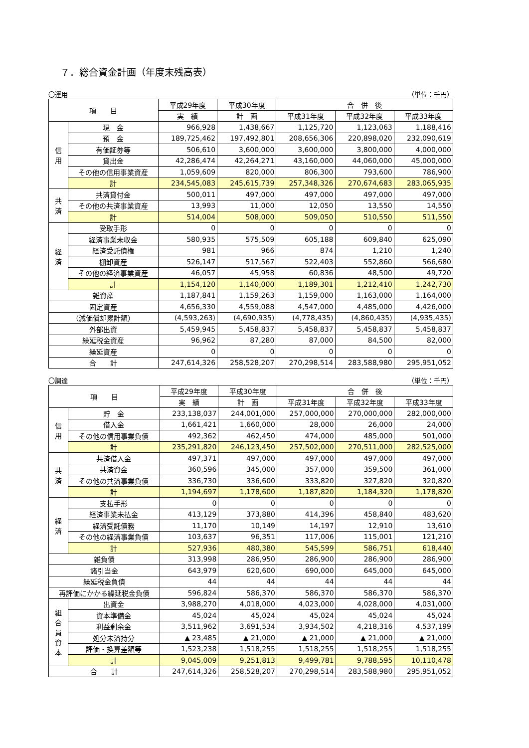７．総合資金計画（年度末残高表）
〇運用 （単位：千円）
| 項 目 | | 平成29年度 | 平成30年度 | 合 併 後 | | |
| --- | --- | --- | --- | --- | --- | --- |
| | | 実 績 | 計 画 | 平成31年度 | 平成32年度 | 平成33年度 |
| 信 用 | 現 金 | 966,928 | 1,438,667 | 1,125,720 | 1,123,063 | 1,188,416 |
| | 預 金 | 189,725,462 | 197,492,801 | 208,656,306 | 220,898,020 | 232,090,619 |
| | 有価証券等 | 506,610 | 3,600,000 | 3,600,000 | 3,800,000 | 4,000,000 |
| | 貸出金 | 42,286,474 | 42,264,271 | 43,160,000 | 44,060,000 | 45,000,000 |
| | その他の信用事業資産 | 1,059,609 | 820,000 | 806,300 | 793,600 | 786,900 |
| | 計 | 234,545,083 | 245,615,739 | 257,348,326 | 270,674,683 | 283,065,935 |
| 共 済 | 共済貸付金 | 500,011 | 497,000 | 497,000 | 497,000 | 497,000 |
| | その他の共済事業資産 | 13,993 | 11,000 | 12,050 | 13,550 | 14,550 |
| | 計 | 514,004 | 508,000 | 509,050 | 510,550 | 511,550 |
| 経 済 | 受取手形 | 0 | 0 | 0 | 0 | 0 |
| | 経済事業未収金 | 580,935 | 575,509 | 605,188 | 609,840 | 625,090 |
| | 経済受託債権 | 981 | 966 | 874 | 1,210 | 1,240 |
| | 棚卸資産 | 526,147 | 517,567 | 522,403 | 552,860 | 566,680 |
| | その他の経済事業資産 | 46,057 | 45,958 | 60,836 | 48,500 | 49,720 |
| | 計 | 1,154,120 | 1,140,000 | 1,189,301 | 1,212,410 | 1,242,730 |
| 雑資産 | | 1,187,841 | 1,159,263 | 1,159,000 | 1,163,000 | 1,164,000 |
| 固定資産 | | 4,656,330 | 4,559,088 | 4,547,000 | 4,485,000 | 4,426,000 |
| （減価償却累計額） | | (4,593,263) | (4,690,935) | (4,778,435) | (4,860,435) | (4,935,435) |
| 外部出資 | | 5,459,945 | 5,458,837 | 5,458,837 | 5,458,837 | 5,458,837 |
| 繰延税金資産 | | 96,962 | 87,280 | 87,000 | 84,500 | 82,000 |
| 繰延資産 | | 0 | 0 | 0 | 0 | 0 |
| 合 計 | | 247,614,326 | 258,528,207 | 270,298,514 | 283,588,980 | 295,951,052 |
〇調達 （単位：千円）
| 項 目 | | 平成29年度 | 平成30年度 | 合 併 後 | | |
| --- | --- | --- | --- | --- | --- | --- |
| | | 実 績 | 計 画 | 平成31年度 | 平成32年度 | 平成33年度 |
| 信 用 | 貯 金 | 233,138,037 | 244,001,000 | 257,000,000 | 270,000,000 | 282,000,000 |
| | 借入金 | 1,661,421 | 1,660,000 | 28,000 | 26,000 | 24,000 |
| | その他の信用事業負債 | 492,362 | 462,450 | 474,000 | 485,000 | 501,000 |
| | 計 | 235,291,820 | 246,123,450 | 257,502,000 | 270,511,000 | 282,525,000 |
| 共 済 | 共済借入金 | 497,371 | 497,000 | 497,000 | 497,000 | 497,000 |
| | 共済資金 | 360,596 | 345,000 | 357,000 | 359,500 | 361,000 |
| | その他の共済事業負債 | 336,730 | 336,600 | 333,820 | 327,820 | 320,820 |
| | 計 | 1,194,697 | 1,178,600 | 1,187,820 | 1,184,320 | 1,178,820 |
| 経 済 | 支払手形 | 0 | 0 | 0 | 0 | 0 |
| | 経済事業未払金 | 413,129 | 373,880 | 414,396 | 458,840 | 483,620 |
| | 経済受託債務 | 11,170 | 10,149 | 14,197 | 12,910 | 13,610 |
| | その他の経済事業負債 | 103,637 | 96,351 | 117,006 | 115,001 | 121,210 |
| | 計 | 527,936 | 480,380 | 545,599 | 586,751 | 618,440 |
| 雑負債 | | 313,998 | 286,950 | 286,900 | 286,900 | 286,900 |
| 諸引当金 | | 643,979 | 620,600 | 690,000 | 645,000 | 645,000 |
| 繰延税金負債 | | 44 | 44 | 44 | 44 | 44 |
| 再評価にかかる繰延税金負債 | | 596,824 | 586,370 | 586,370 | 586,370 | 586,370 |
| 組 合 員 資 本 | 出資金 | 3,988,270 | 4,018,000 | 4,023,000 | 4,028,000 | 4,031,000 |
| | 資本準備金 | 45,024 | 45,024 | 45,024 | 45,024 | 45,024 |
| | 利益剰余金 | 3,511,962 | 3,691,534 | 3,934,502 | 4,218,316 | 4,537,199 |
| | 処分未済持分 | ▲ 23,485 | ▲ 21,000 | ▲ 21,000 | ▲ 21,000 | ▲ 21,000 |
| | 評価・換算差額等 | 1,523,238 | 1,518,255 | 1,518,255 | 1,518,255 | 1,518,255 |
| | 計 | 9,045,009 | 9,251,813 | 9,499,781 | 9,788,595 | 10,110,478 |
| 合 計 | | 247,614,326 | 258,528,207 | 270,298,514 | 283,588,980 | 295,951,052 |